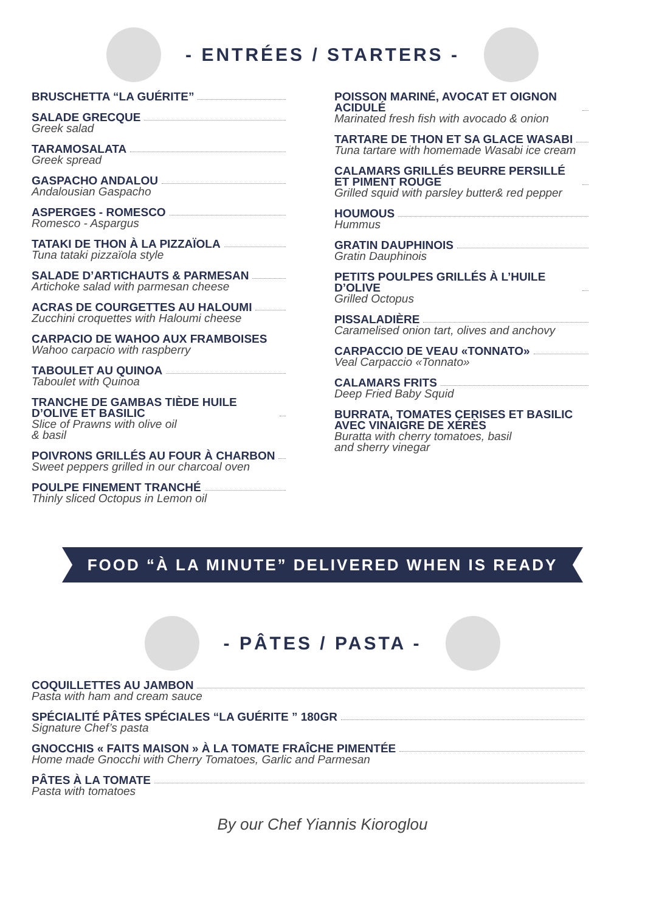- ENTRÉES / STARTERS -
BRUSCHETTA “LA GUÉRITE”
SALADE GRECQUE
Greek salad
TARAMOSALATA
Greek spread
GASPACHO ANDALOU
Andalousian Gaspacho
ASPERGES - ROMESCO
Romesco - Aspargus
TATAKI DE THON À LA PIZZAÏOLA
Tuna tataki pizzaïola style
SALADE D’ARTICHAUTS & PARMESAN
Artichoke salad with parmesan cheese
ACRAS DE COURGETTES AU HALOUMI
Zucchini croquettes with Haloumi cheese
CARPACIO DE WAHOO AUX FRAMBOISES
Wahoo carpacio with raspberry
TABOULET AU QUINOA
Taboulet with Quinoa
TRANCHE DE GAMBAS TIÈDE HUILE D’OLIVE ET BASILIC
Slice of Prawns with olive oil
& basil
POIVRONS GRILLÉS AU FOUR À CHARBON
Sweet peppers grilled in our charcoal oven
POULPE FINEMENT TRANCHÉ
Thinly sliced Octopus in Lemon oil
POISSON MARINÉ, AVOCAT ET OIGNON ACIDULÉ
Marinated fresh fish with avocado & onion
TARTARE DE THON ET SA GLACE WASABI
Tuna tartare with homemade Wasabi ice cream
CALAMARS GRILLÉS BEURRE PERSILLÉ ET PIMENT ROUGE
Grilled squid with parsley butter& red pepper
HOUMOUS
Hummus
GRATIN DAUPHINOIS
Gratin Dauphinois
PETITS POULPES GRILLÉS À L’HUILE D’OLIVE
Grilled Octopus
PISSALADIÈRE
Caramelised onion tart, olives and anchovy
CARPACCIO DE VEAU «TONNATO»
Veal Carpaccio «Tonnato»
CALAMARS FRITS
Deep Fried Baby Squid
BURRATA, TOMATES CERISES ET BASILIC AVEC VINAIGRE DE XÉRÈS
Buratta with cherry tomatoes, basil
and sherry vinegar
FOOD “À LA MINUTE” DELIVERED WHEN IS READY
- PÂTES / PASTA -
COQUILLETTES AU JAMBON
Pasta with ham and cream sauce
SPÉCIALITÉ PÂTES SPÉCIALES “LA GUÉRITE ” 180GR
Signature Chef’s pasta
GNOCCHIS « FAITS MAISON » À LA TOMATE FRAÎCHE PIMENTÉE
Home made Gnocchi with Cherry Tomatoes, Garlic and Parmesan
PÂTES À LA TOMATE
Pasta with tomatoes
By our Chef Yiannis Kioroglou